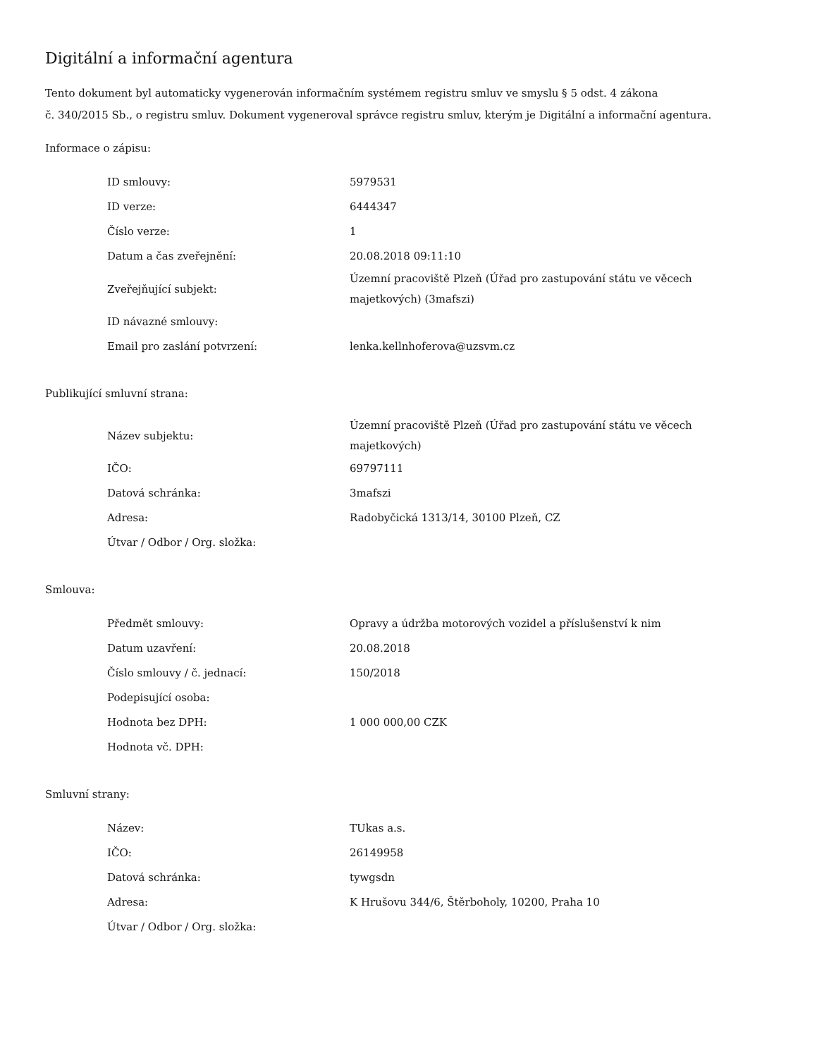Digitální a informační agentura
Tento dokument byl automaticky vygenerován informačním systémem registru smluv ve smyslu § 5 odst. 4 zákona
č. 340/2015 Sb., o registru smluv. Dokument vygeneroval správce registru smluv, kterým je Digitální a informační agentura.
Informace o zápisu:
| ID smlouvy: | 5979531 |
| ID verze: | 6444347 |
| Číslo verze: | 1 |
| Datum a čas zveřejnění: | 20.08.2018 09:11:10 |
| Zveřejňující subjekt: | Územní pracoviště Plzeň (Úřad pro zastupování státu ve věcech majetkových) (3mafszi) |
| ID návazné smlouvy: | |
| Email pro zaslání potvrzení: | lenka.kellnhoferova@uzsvm.cz |
Publikující smluvní strana:
| Název subjektu: | Územní pracoviště Plzeň (Úřad pro zastupování státu ve věcech majetkových) |
| IČO: | 69797111 |
| Datová schránka: | 3mafszi |
| Adresa: | Radobyčická 1313/14, 30100 Plzeň, CZ |
| Útvar / Odbor / Org. složka: | |
Smlouva:
| Předmět smlouvy: | Opravy a údržba motorových vozidel a příslušenství k nim |
| Datum uzavření: | 20.08.2018 |
| Číslo smlouvy / č. jednací: | 150/2018 |
| Podepisující osoba: | |
| Hodnota bez DPH: | 1 000 000,00 CZK |
| Hodnota vč. DPH: | |
Smluvní strany:
| Název: | TUkas a.s. |
| IČO: | 26149958 |
| Datová schránka: | tywgsdn |
| Adresa: | K Hrušovu 344/6, Štěrboholy, 10200, Praha 10 |
| Útvar / Odbor / Org. složka: | |